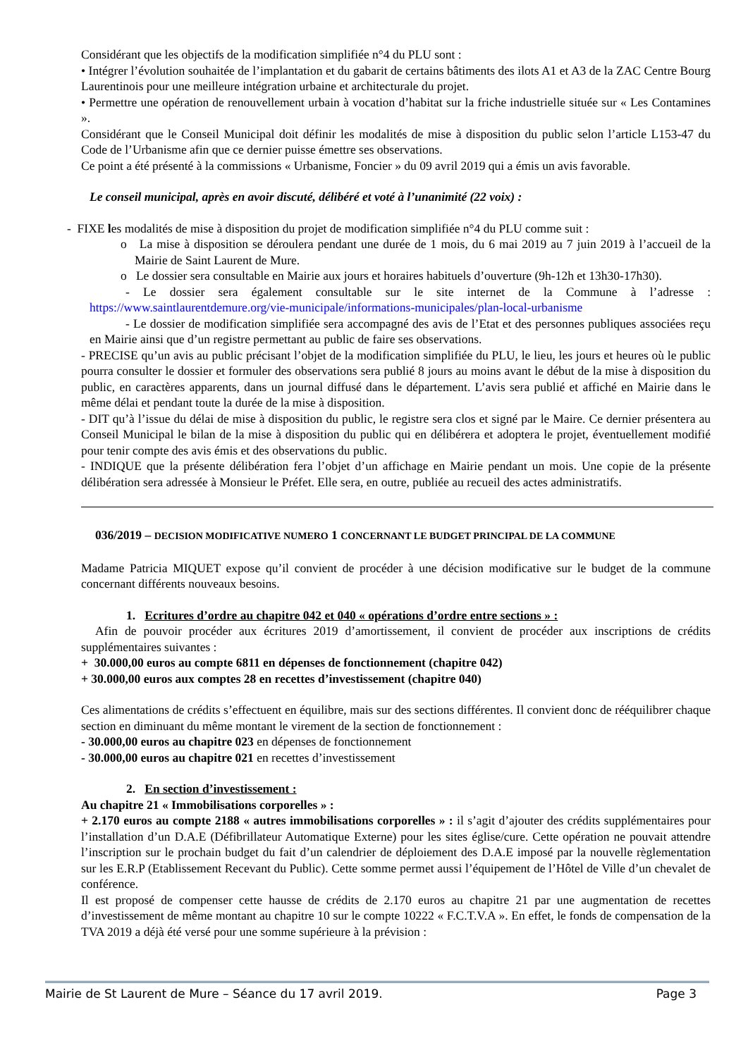Considérant que les objectifs de la modification simplifiée n°4 du PLU sont :
• Intégrer l’évolution souhaitée de l’implantation et du gabarit de certains bâtiments des ilots A1 et A3 de la ZAC Centre Bourg Laurentinois pour une meilleure intégration urbaine et architecturale du projet.
• Permettre une opération de renouvellement urbain à vocation d’habitat sur la friche industrielle située sur « Les Contamines ».
Considérant que le Conseil Municipal doit définir les modalités de mise à disposition du public selon l’article L153-47 du Code de l’Urbanisme afin que ce dernier puisse émettre ses observations.
Ce point a été présenté à la commissions « Urbanisme, Foncier » du 09 avril 2019 qui a émis un avis favorable.
Le conseil municipal, après en avoir discuté, délibéré et voté à l’unanimité (22 voix) :
- FIXE les modalités de mise à disposition du projet de modification simplifiée n°4 du PLU comme suit :
o La mise à disposition se déroulera pendant une durée de 1 mois, du 6 mai 2019 au 7 juin 2019 à l’accueil de la Mairie de Saint Laurent de Mure.
o Le dossier sera consultable en Mairie aux jours et horaires habituels d’ouverture (9h-12h et 13h30-17h30).
- Le dossier sera également consultable sur le site internet de la Commune à l’adresse : https://www.saintlaurentdemure.org/vie-municipale/informations-municipales/plan-local-urbanisme
- Le dossier de modification simplifiée sera accompagné des avis de l’Etat et des personnes publiques associées reçu en Mairie ainsi que d’un registre permettant au public de faire ses observations.
- PRECISE qu’un avis au public précisant l’objet de la modification simplifiée du PLU, le lieu, les jours et heures où le public pourra consulter le dossier et formuler des observations sera publié 8 jours au moins avant le début de la mise à disposition du public, en caractères apparents, dans un journal diffusé dans le département. L’avis sera publié et affiché en Mairie dans le même délai et pendant toute la durée de la mise à disposition.
- DIT qu’à l’issue du délai de mise à disposition du public, le registre sera clos et signé par le Maire. Ce dernier présentera au Conseil Municipal le bilan de la mise à disposition du public qui en délibérera et adoptera le projet, éventuellement modifié pour tenir compte des avis émis et des observations du public.
- INDIQUE que la présente délibération fera l’objet d’un affichage en Mairie pendant un mois. Une copie de la présente délibération sera adressée à Monsieur le Préfet. Elle sera, en outre, publiée au recueil des actes administratifs.
036/2019 – DECISION MODIFICATIVE NUMERO 1 CONCERNANT LE BUDGET PRINCIPAL DE LA COMMUNE
Madame Patricia MIQUET expose qu’il convient de procéder à une décision modificative sur le budget de la commune concernant différents nouveaux besoins.
1. Ecritures d’ordre au chapitre 042 et 040 « opérations d’ordre entre sections » :
Afin de pouvoir procéder aux écritures 2019 d’amortissement, il convient de procéder aux inscriptions de crédits supplémentaires suivantes :
+ 30.000,00 euros au compte 6811 en dépenses de fonctionnement (chapitre 042)
+ 30.000,00 euros aux comptes 28 en recettes d’investissement (chapitre 040)
Ces alimentations de crédits s’effectuent en équilibre, mais sur des sections différentes. Il convient donc de rééquilibrer chaque section en diminuant du même montant le virement de la section de fonctionnement :
- 30.000,00 euros au chapitre 023 en dépenses de fonctionnement
- 30.000,00 euros au chapitre 021 en recettes d’investissement
2. En section d’investissement :
Au chapitre 21 « Immobilisations corporelles » :
+ 2.170 euros au compte 2188 « autres immobilisations corporelles » : il s’agit d’ajouter des crédits supplémentaires pour l’installation d’un D.A.E (Défibrillateur Automatique Externe) pour les sites église/cure. Cette opération ne pouvait attendre l’inscription sur le prochain budget du fait d’un calendrier de déploiement des D.A.E imposé par la nouvelle règlementation sur les E.R.P (Etablissement Recevant du Public). Cette somme permet aussi l’équipement de l’Hôtel de Ville d’un chevalet de conférence.
Il est proposé de compenser cette hausse de crédits de 2.170 euros au chapitre 21 par une augmentation de recettes d’investissement de même montant au chapitre 10 sur le compte 10222 « F.C.T.V.A ». En effet, le fonds de compensation de la TVA 2019 a déjà été versé pour une somme supérieure à la prévision :
Mairie de St Laurent de Mure – Séance du 17 avril 2019. Page 3